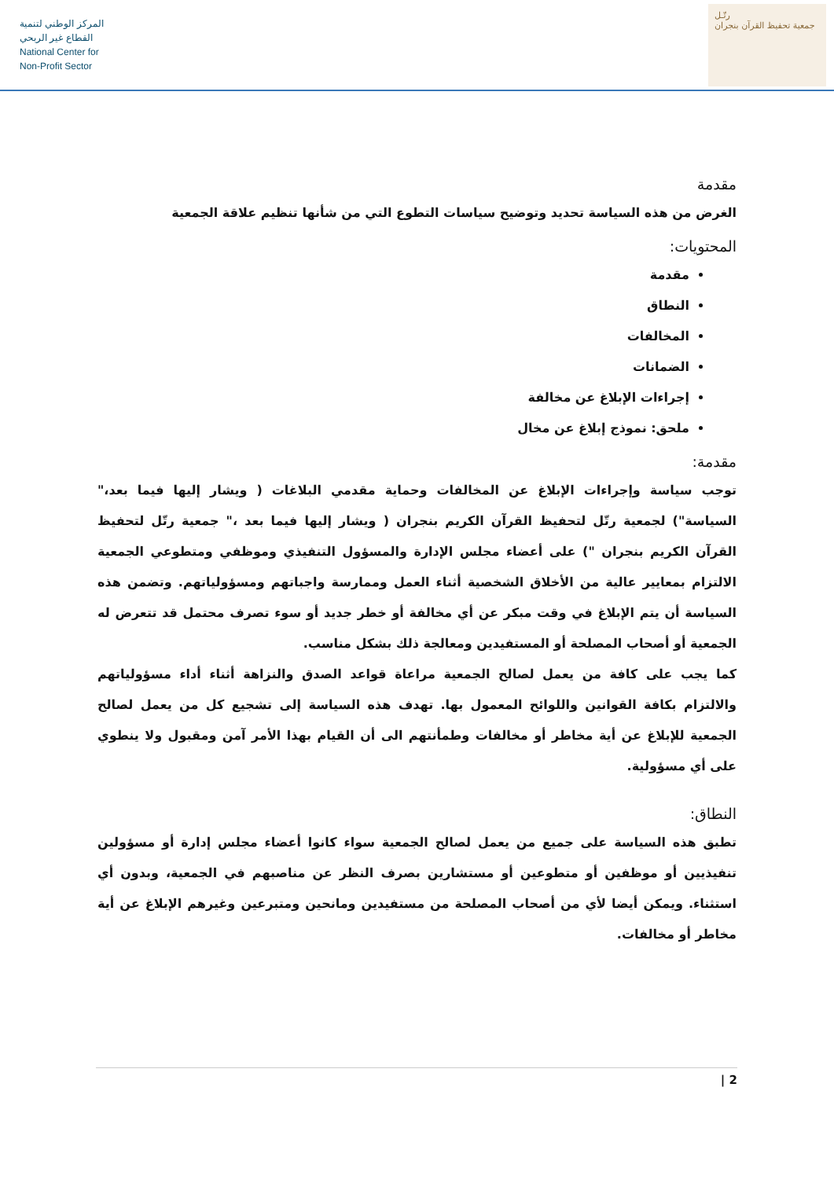المركز الوطني لتنمية
القطاع غير الربحي
National Center for
Non-Profit Sector
رتّـل
جمعية تحفيظ القرآن بنجران
مقدمة
الغرض من هذه السياسة تحديد وتوضيح سياسات التطوع التي من شأنها تنظيم علاقة الجمعية
المحتويات:
مقدمة
النطاق
المخالفات
الضمانات
إجراءات الإبلاغ عن مخالفة
ملحق: نموذج إبلاغ عن مخال
مقدمة:
توجب سياسة وإجراءات الإبلاغ عن المخالفات وحماية مقدمي البلاغات ( ويشار إليها فيما بعد،" السياسة") لجمعية رتّل لتحفيظ القرآن الكريم بنجران ( ويشار إليها فيما بعد ،" جمعية رتّل لتحفيظ القرآن الكريم بنجران ") على أعضاء مجلس الإدارة والمسؤول التنفيذي وموظفي ومتطوعي الجمعية الالتزام بمعايير عالية من الأخلاق الشخصية أثناء العمل وممارسة واجباتهم ومسؤولياتهم. وتضمن هذه السياسة أن يتم الإبلاغ في وقت مبكر عن أي مخالفة أو خطر جديد أو سوء تصرف محتمل قد تتعرض له الجمعية أو أصحاب المصلحة أو المستفيدين ومعالجة ذلك بشكل مناسب.
كما يجب على كافة من يعمل لصالح الجمعية مراعاة قواعد الصدق والنزاهة أثناء أداء مسؤولياتهم والالتزام بكافة القوانين واللوائح المعمول بها. تهدف هذه السياسة إلى تشجيع كل من يعمل لصالح الجمعية للإبلاغ عن أية مخاطر أو مخالفات وطمأنتهم الى أن القيام بهذا الأمر آمن ومقبول ولا ينطوي على أي مسؤولية.
النطاق:
تطبق هذه السياسة على جميع من يعمل لصالح الجمعية سواء كانوا أعضاء مجلس إدارة أو مسؤولين تنفيذيين أو موظفين أو متطوعين أو مستشارين بصرف النظر عن مناصبهم في الجمعية، وبدون أي استثناء. ويمكن أيضا لأي من أصحاب المصلحة من مستفيدين ومانحين ومتبرعين وغيرهم الإبلاغ عن أية مخاطر أو مخالفات.
2 |